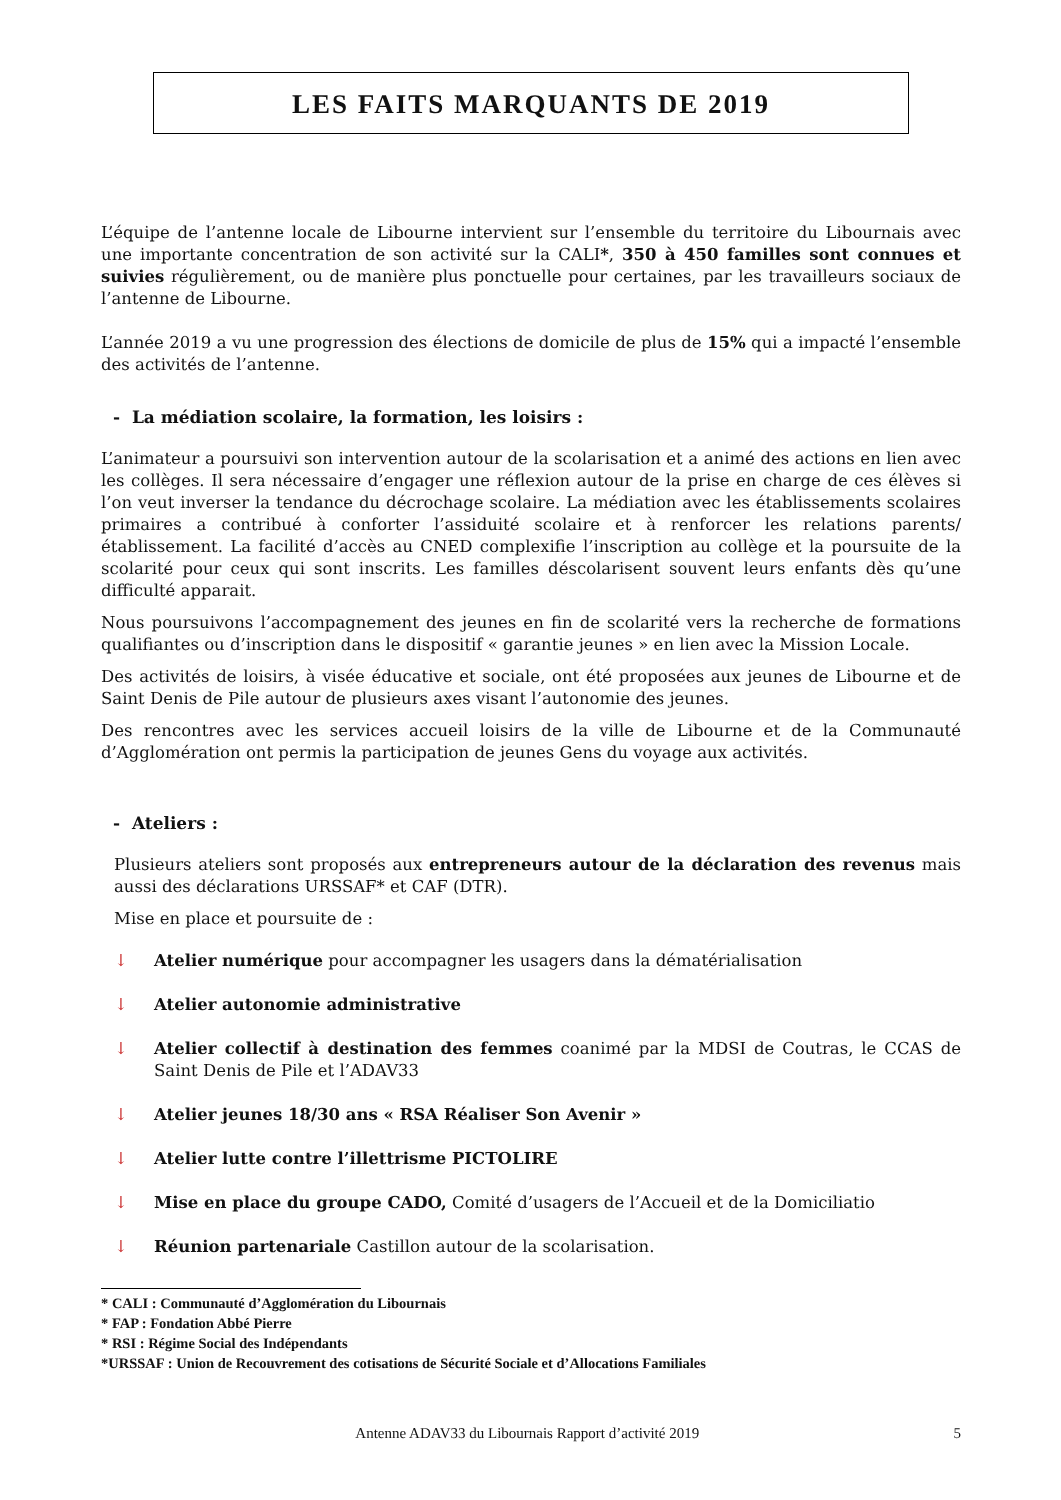LES FAITS MARQUANTS DE 2019
L’équipe de l’antenne locale de Libourne intervient sur l’ensemble du territoire du Libournais avec une importante concentration de son activité sur la CALI*, 350 à 450 familles sont connues et suivies régulièrement, ou de manière plus ponctuelle pour certaines, par les travailleurs sociaux de l’antenne de Libourne.
L’année 2019 a vu une progression des élections de domicile de plus de 15% qui a impacté l’ensemble des activités de l’antenne.
- La médiation scolaire, la formation, les loisirs :
L’animateur a poursuivi son intervention autour de la scolarisation et a animé des actions en lien avec les collèges. Il sera nécessaire d’engager une réflexion autour de la prise en charge de ces élèves si l’on veut inverser la tendance du décrochage scolaire. La médiation avec les établissements scolaires primaires a contribué à conforter l’assiduité scolaire et à renforcer les relations parents/établissement. La facilité d’accès au CNED complexifie l’inscription au collège et la poursuite de la scolarité pour ceux qui sont inscrits. Les familles déscolarisent souvent leurs enfants dès qu’une difficulté apparait.
Nous poursuivons l’accompagnement des jeunes en fin de scolarité vers la recherche de formations qualifiantes ou d’inscription dans le dispositif « garantie jeunes » en lien avec la Mission Locale.
Des activités de loisirs, à visée éducative et sociale, ont été proposées aux jeunes de Libourne et de Saint Denis de Pile autour de plusieurs axes visant l’autonomie des jeunes.
Des rencontres avec les services accueil loisirs de la ville de Libourne et de la Communauté d’Agglomération ont permis la participation de jeunes Gens du voyage aux activités.
- Ateliers :
Plusieurs ateliers sont proposés aux entrepreneurs autour de la déclaration des revenus mais aussi des déclarations URSSAF* et CAF (DTR).
Mise en place et poursuite de :
↓ Atelier numérique pour accompagner les usagers dans la dématérialisation
↓ Atelier autonomie administrative
↓ Atelier collectif à destination des femmes coanimé par la MDSI de Coutras, le CCAS de Saint Denis de Pile et l’ADAV33
↓ Atelier jeunes 18/30 ans « RSA Réaliser Son Avenir »
↓ Atelier lutte contre l’illettrisme PICTOLIRE
↓ Mise en place du groupe CADO, Comité d’usagers de l’Accueil et de la Domiciliatio
↓ Réunion partenariale Castillon autour de la scolarisation.
* CALI : Communauté d’Agglomération du Libournais
* FAP : Fondation Abbé Pierre
* RSI : Régime Social des Indépendants
*URSSAF : Union de Recouvrement des cotisations de Sécurité Sociale et d’Allocations Familiales
Antenne ADAV33 du Libournais Rapport d’activité 2019 5